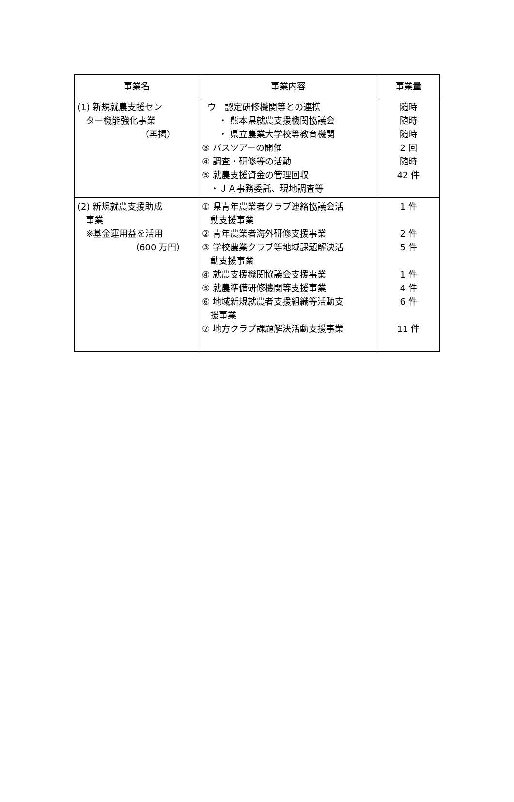| 事業名 | 事業内容 | 事業量 |
| --- | --- | --- |
| (1) 新規就農支援セン ター機能強化事業 （再掲） | ウ 認定研修機関等との連携 ・ 熊本県就農支援機関協議会 ・ 県立農業大学校等教育機関 ③ バスツアーの開催 ④ 調査・研修等の活動 ⑤ 就農支援資金の管理回収 ・ＪＡ事務委託、現地調査等 | 随時 随時 随時 2 回 随時 42 件 |
| (2) 新規就農支援助成 事業 ※基金運用益を活用 （600 万円） | ① 県青年農業者クラブ連絡協議会活 動支援事業 ② 青年農業者海外研修支援事業 ③ 学校農業クラブ等地域課題解決活 動支援事業 ④ 就農支援機関協議会支援事業 ⑤ 就農準備研修機関等支援事業 ⑥ 地域新規就農者支援組織等活動支 援事業 ⑦ 地方クラブ課題解決活動支援事業 | 1 件 2 件 5 件 1 件 4 件 6 件 11 件 |